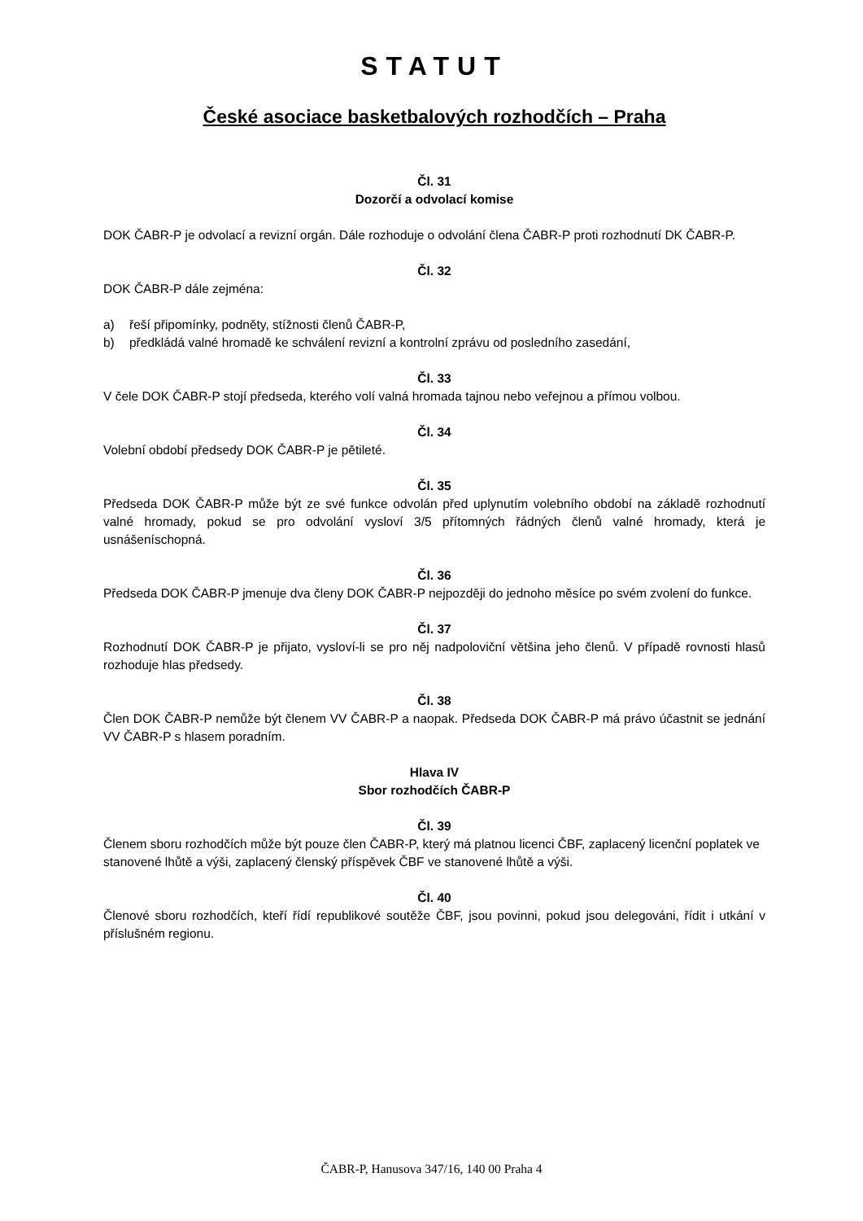STATUT
České asociace basketbalových rozhodčích – Praha
Čl. 31
Dozorčí a odvolací komise
DOK ČABR-P je odvolací a revizní orgán. Dále rozhoduje o odvolání člena ČABR-P proti rozhodnutí DK ČABR-P.
Čl. 32
DOK ČABR-P dále zejména:
a) řeší připomínky, podněty, stížnosti členů ČABR-P,
b) předkládá valné hromadě ke schválení revizní a kontrolní zprávu od posledního zasedání,
Čl. 33
V čele DOK ČABR-P stojí předseda, kterého volí valná hromada tajnou nebo veřejnou a přímou volbou.
Čl. 34
Volební období předsedy DOK ČABR-P je pětileté.
Čl. 35
Předseda DOK ČABR-P může být ze své funkce odvolán před uplynutím volebního období na základě rozhodnutí valné hromady, pokud se pro odvolání vysloví 3/5 přítomných řádných členů valné hromady, která je usnášeníschopná.
Čl. 36
Předseda DOK ČABR-P jmenuje dva členy DOK ČABR-P nejpozději do jednoho měsíce po svém zvolení do funkce.
Čl. 37
Rozhodnutí DOK ČABR-P je přijato, vysloví-li se pro něj nadpoloviční většina jeho členů. V případě rovnosti hlasů rozhoduje hlas předsedy.
Čl. 38
Člen DOK ČABR-P nemůže být členem VV ČABR-P a naopak. Předseda DOK ČABR-P má právo účastnit se jednání VV ČABR-P s hlasem poradním.
Hlava IV
Sbor rozhodčích ČABR-P
Čl. 39
Členem sboru rozhodčích může být pouze člen ČABR-P, který má platnou licenci ČBF, zaplacený licenční poplatek ve stanovené lhůtě a výši, zaplacený členský příspěvek ČBF ve stanovené lhůtě a výši.
Čl. 40
Členové sboru rozhodčích, kteří řídí republikové soutěže ČBF, jsou povinni, pokud jsou delegováni, řídit i utkání v příslušném regionu.
ČABR-P, Hanusova 347/16, 140 00 Praha 4